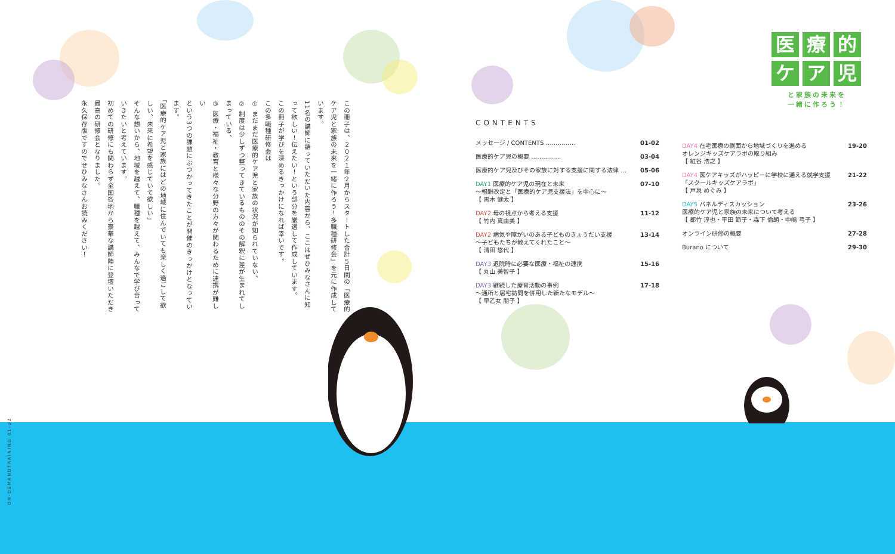この冊子は、２０２１年２月からスタートした合計５日間の「医療的ケア児と家族の未来を一緒に作ろう！多職種研修会」を元に作成しています。
11名の講師に語っていただいた内容から、ここはぜひみなさんに知って欲しい！伝えたい！という部分を厳選して作成しています。
この冊子が学びを深めるきっかけになれば幸いです。
この多職種研修会は
① まだまだ医療的ケア児と家族の状況が知られていない、
② 制度は少しずつ整ってきているもののその解釈に差が生まれてしまっている、
③ 医療・福祉・教育と様々な分野の方々が関わるために連携が難しい
という3つの課題にぶつかってきたことが開催のきっかけとなっています。
「医療的ケア児と家族にはどの地域に住んでいても楽しく過ごして欲しい、未来に希望を感じていて欲しい」
そんな想いから、地域を越えて、職種を越えて、みんなで学び合っていきたいと考えています。
初めての研修にも関わらず全国各地から豪華な講師陣に登壇いただき最高の研修会となりました。
永久保存版ですのでぜひみなさんお読みください！
医療的ケア児
と家族の未来を
一緒に作ろう！
CONTENTS
メッセージ / CONTENTS …………… 01-02
医療的ケア児の概要 …………… 03-04
医療的ケア児及びその家族に対する支援に関する法律 … 05-06
DAY1 医療的ケア児の現在と未来
〜報酬改定と「医療的ケア児支援法」を中心に〜
【 黒木 健太 】 07-10
DAY2 母の視点から考える支援
【 竹内 真由美 】 11-12
DAY2 病気や障がいのある子どものきょうだい支援
〜子どもたちが教えてくれたこと〜
【 清田 悠代 】 13-14
DAY3 退院時に必要な医療・福祉の連携
【 丸山 美智子 】 15-16
DAY3 継続した療育活動の事例
〜通所と居宅訪問を併用した新たなモデル〜
【 早乙女 朋子 】 17-18
DAY4 在宅医療の側面から地域づくりを進める
オレンジキッズケアラボの取り組み
【 紅谷 浩之 】 19-20
DAY4 医ケアキッズがハッピーに学校に通える就学支援
「スクールキッズケアラボ」
【 戸泉 めぐみ 】 21-22
DAY5 パネルディスカッション
医療的ケア児と家族の未来について考える
【 都竹 淳也・平田 節子・森下 倫朗・中嶋 弓子 】 23-26
オンライン研修の概要 27-28
Burano について 29-30
ON-DEMANDTRAINING 01-02